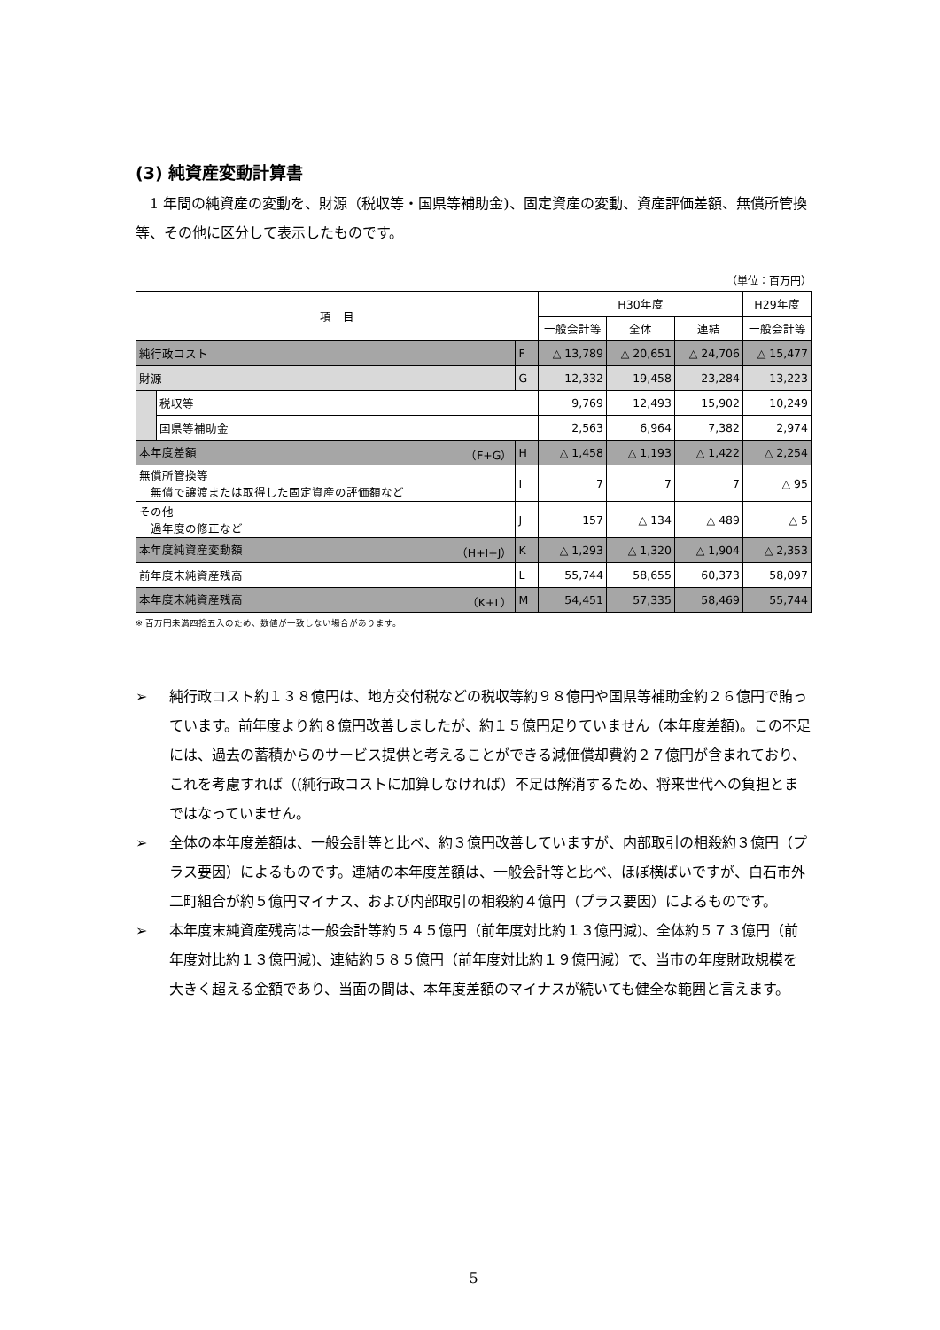(3) 純資産変動計算書
1 年間の純資産の変動を、財源（税収等・国県等補助金)、固定資産の変動、資産評価差額、無償所管換等、その他に区分して表示したものです。
（単位：百万円）
| 項 目 | | | H30年度 | | | H29年度 |
| --- | --- | --- | --- | --- | --- | --- |
| | | | 一般会計等 | 全体 | 連結 | 一般会計等 |
| 純行政コスト | | F | △ 13,789 | △ 20,651 | △ 24,706 | △ 15,477 |
| 財源 | | G | 12,332 | 19,458 | 23,284 | 13,223 |
| | 税収等 | | 9,769 | 12,493 | 15,902 | 10,249 |
| | 国県等補助金 | | 2,563 | 6,964 | 7,382 | 2,974 |
| 本年度差額 （F+G） | | H | △ 1,458 | △ 1,193 | △ 1,422 | △ 2,254 |
| 無償所管換等 無償で譲渡または取得した固定資産の評価額など | | I | 7 | 7 | 7 | △ 95 |
| その他 過年度の修正など | | J | 157 | △ 134 | △ 489 | △ 5 |
| 本年度純資産変動額 （H+I+J） | | K | △ 1,293 | △ 1,320 | △ 1,904 | △ 2,353 |
| 前年度末純資産残高 | | L | 55,744 | 58,655 | 60,373 | 58,097 |
| 本年度末純資産残高 （K+L） | | M | 54,451 | 57,335 | 58,469 | 55,744 |
※ 百万円未満四捨五入のため、数値が一致しない場合があります。
➢ 純行政コスト約１３８億円は、地方交付税などの税収等約９８億円や国県等補助金約２６億円で賄っています。前年度より約８億円改善しましたが、約１５億円足りていません（本年度差額)。この不足には、過去の蓄積からのサービス提供と考えることができる減価償却費約２７億円が含まれており、これを考慮すれば（(純行政コストに加算しなければ）不足は解消するため、将来世代への負担とまではなっていません。
➢ 全体の本年度差額は、一般会計等と比べ、約３億円改善していますが、内部取引の相殺約３億円（プラス要因）によるものです。連結の本年度差額は、一般会計等と比べ、ほぼ横ばいですが、白石市外二町組合が約５億円マイナス、および内部取引の相殺約４億円（プラス要因）によるものです。
➢ 本年度末純資産残高は一般会計等約５４５億円（前年度対比約１３億円減)、全体約５７３億円（前年度対比約１３億円減)、連結約５８５億円（前年度対比約１９億円減）で、当市の年度財政規模を大きく超える金額であり、当面の間は、本年度差額のマイナスが続いても健全な範囲と言えます。
5